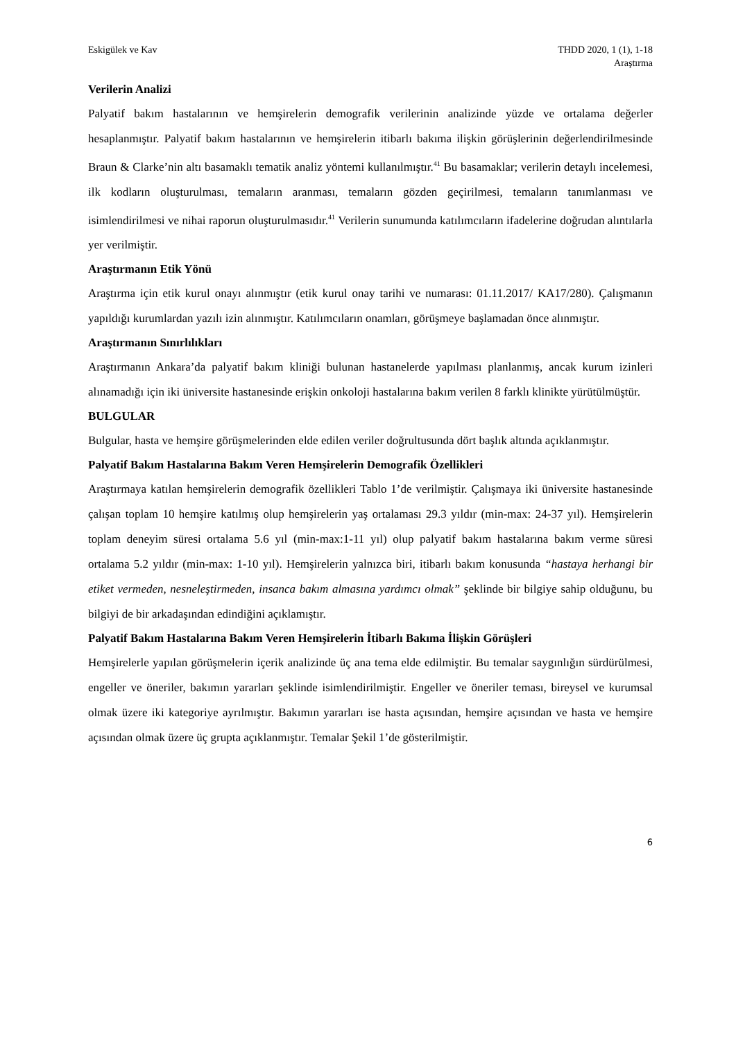Eskigülek ve Kav THDD 2020, 1 (1), 1-18
Araştırma
Verilerin Analizi
Palyatif bakım hastalarının ve hemşirelerin demografik verilerinin analizinde yüzde ve ortalama değerler hesaplanmıştır. Palyatif bakım hastalarının ve hemşirelerin itibarlı bakıma ilişkin görüşlerinin değerlendirilmesinde Braun & Clarke’nin altı basamaklı tematik analiz yöntemi kullanılmıştır.<sup>41</sup> Bu basamaklar; verilerin detaylı incelemesi, ilk kodların oluşturulması, temaların aranması, temaların gözden geçirilmesi, temaların tanımlanması ve isimlendirilmesi ve nihai raporun oluşturulmasıdır.<sup>41</sup> Verilerin sunumunda katılımcıların ifadelerine doğrudan alıntılarla yer verilmiştir.
Araştırmanın Etik Yönü
Araştırma için etik kurul onayı alınmıştır (etik kurul onay tarihi ve numarası: 01.11.2017/ KA17/280). Çalışmanın yapıldığı kurumlardan yazılı izin alınmıştır. Katılımcıların onamları, görüşmeye başlamadan önce alınmıştır.
Araştırmanın Sınırlılıkları
Araştırmanın Ankara’da palyatif bakım kliniği bulunan hastanelerde yapılması planlanmış, ancak kurum izinleri alınamadığı için iki üniversite hastanesinde erişkin onkoloji hastalarına bakım verilen 8 farklı klinikte yürütülmüştür.
BULGULAR
Bulgular, hasta ve hemşire görüşmelerinden elde edilen veriler doğrultusunda dört başlık altında açıklanmıştır.
Palyatif Bakım Hastalarına Bakım Veren Hemşirelerin Demografik Özellikleri
Araştırmaya katılan hemşirelerin demografik özellikleri Tablo 1’de verilmiştir. Çalışmaya iki üniversite hastanesinde çalışan toplam 10 hemşire katılmış olup hemşirelerin yaş ortalaması 29.3 yıldır (min-max: 24-37 yıl). Hemşirelerin toplam deneyim süresi ortalama 5.6 yıl (min-max:1-11 yıl) olup palyatif bakım hastalarına bakım verme süresi ortalama 5.2 yıldır (min-max: 1-10 yıl). Hemşirelerin yalnızca biri, itibarlı bakım konusunda “hastaya herhangi bir etiket vermeden, nesneleştirmeden, insanca bakım almasına yardımcı olmak” şeklinde bir bilgiye sahip olduğunu, bu bilgiyi de bir arkadaşından edindiğini açıklamıştır.
Palyatif Bakım Hastalarına Bakım Veren Hemşirelerin İtibarlı Bakıma İlişkin Görüşleri
Hemşirelerle yapılan görüşmelerin içerik analizinde üç ana tema elde edilmiştir. Bu temalar saygınlığın sürdürülmesi, engeller ve öneriler, bakımın yararları şeklinde isimlendirilmiştir. Engeller ve öneriler teması, bireysel ve kurumsal olmak üzere iki kategoriye ayrılmıştır. Bakımın yararları ise hasta açısından, hemşire açısından ve hasta ve hemşire açısından olmak üzere üç grupta açıklanmıştır. Temalar Şekil 1’de gösterilmiştir.
6